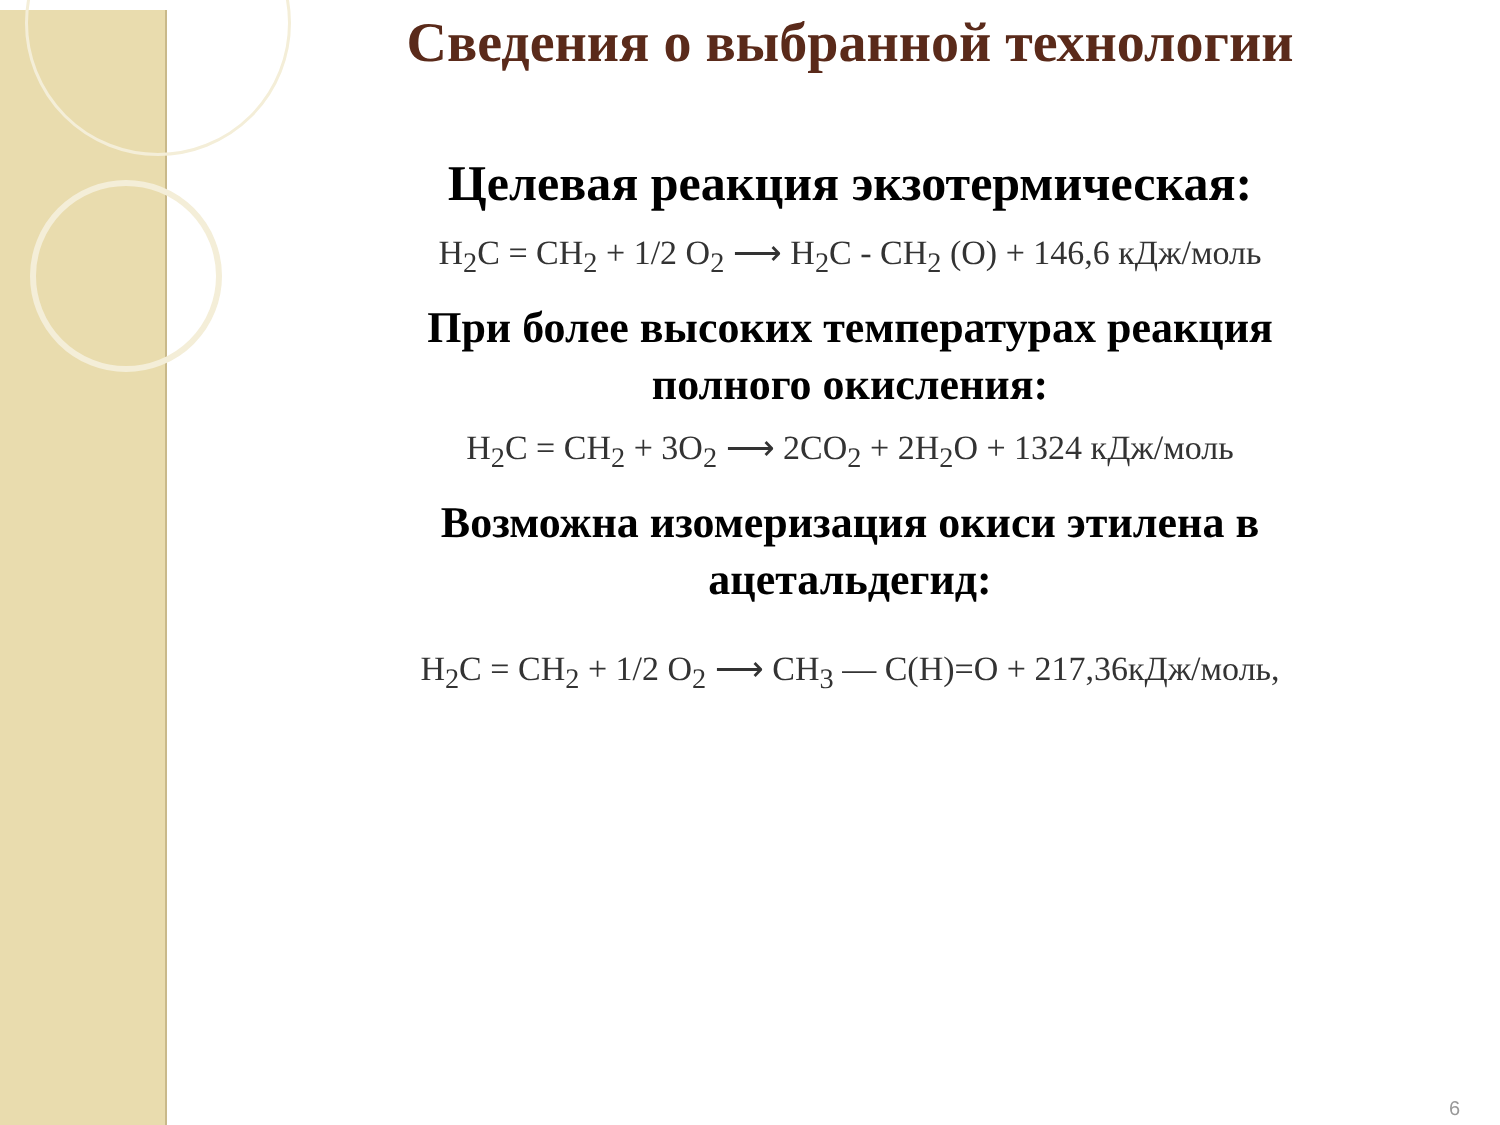Сведения о выбранной технологии
Целевая реакция экзотермическая:
H<sub>2</sub>C = CH<sub>2</sub> + 1/2 O<sub>2</sub> ⟶ H<sub>2</sub>C - CH<sub>2</sub> (O) + 146,6 кДж/моль
При более высоких температурах реакция
полного окисления:
H<sub>2</sub>C = CH<sub>2</sub> + 3O<sub>2</sub> ⟶ 2CO<sub>2</sub> + 2H<sub>2</sub>O + 1324 кДж/моль
Возможна изомеризация окиси этилена в
ацетальдегид:
H<sub>2</sub>C = CH<sub>2</sub> + 1/2 O<sub>2</sub> ⟶ CH<sub>3</sub> — C(H)=O + 217,36кДж/моль,
6